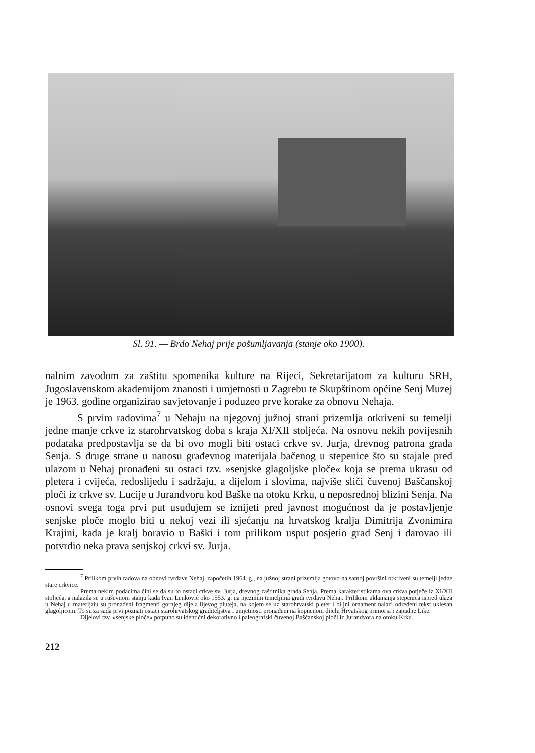Sl. 91. — Brdo Nehaj prije pošumljavanja (stanje oko 1900).
nalnim zavodom za zaštitu spomenika kulture na Rijeci, Sekretarijatom za kulturu SRH, Jugoslavenskom akademijom znanosti i umjetnosti u Zagrebu te Skupštinom općine Senj Muzej je 1963. godine organizirao savjetovanje i poduzeo prve korake za obnovu Nehaja.
S prvim radovima<sup>7</sup> u Nehaju na njegovoj južnoj strani prizemlja otkriveni su temelji jedne manje crkve iz starohrvatskog doba s kraja XI/XII stoljeća. Na osnovu nekih povijesnih podataka predpostavlja se da bi ovo mogli biti ostaci crkve sv. Jurja, drevnog patrona grada Senja. S druge strane u nanosu građevnog materijala bačenog u stepenice što su stajale pred ulazom u Nehaj pronađeni su ostaci tzv. »senjske glagoljske ploče« koja se prema ukrasu od pletera i cvijeća, redoslijedu i sadržaju, a dijelom i slovima, najviše sliči čuvenoj Baščanskoj ploči iz crkve sv. Lucije u Jurandvoru kod Baške na otoku Krku, u neposrednoj blizini Senja. Na osnovi svega toga prvi put usuđujem se iznijeti pred javnost mogućnost da je postavljenje senjske ploče moglo biti u nekoj vezi ili sjećanju na hrvatskog kralja Dimitrija Zvonimira Krajini, kada je kralj boravio u Baški i tom prilikom usput posjetio grad Senj i darovao ili potvrdio neka prava senjskoj crkvi sv. Jurja.
<sup>7</sup> Prilikom prvih radova na obnovi tvrđave Nehaj, započetih 1964. g., na južnoj strani prizemlja gotovo na samoj površini otkriveni su temelji jedne stare crkvice.
Prema nekim podacima čini se da su to ostaci crkve sv. Jurja, drevnog zaštitnika grada Senja. Prema karakteristikama ova crkva potječe iz XI/XII stoljeća, a nalazila se u ruševnom stanju kada Ivan Lenković oko 1553. g. na njezinim temeljima gradi tvrđavu Nehaj. Prilikom uklanjanja stepenica ispred ulaza u Nehaj u materijalu su pronađeni fragmenti gornjeg dijela lijevog pluteja, na kojem se uz starohrvatski pleter i biljni ornament nalazi određeni tekst uklesan glagoljicom. To su za sada prvi poznati ostaci starohrvatskog graditeljstva i umjetnosti pronađeni na kopnenom dijelu Hrvatskog primorja i zapadne Like.
Dijelovi tzv. »senjske ploče« potpuno su identični dekorativno i paleografski čuvenoj Baščanskoj ploči iz Jurandvora na otoku Krku.
212